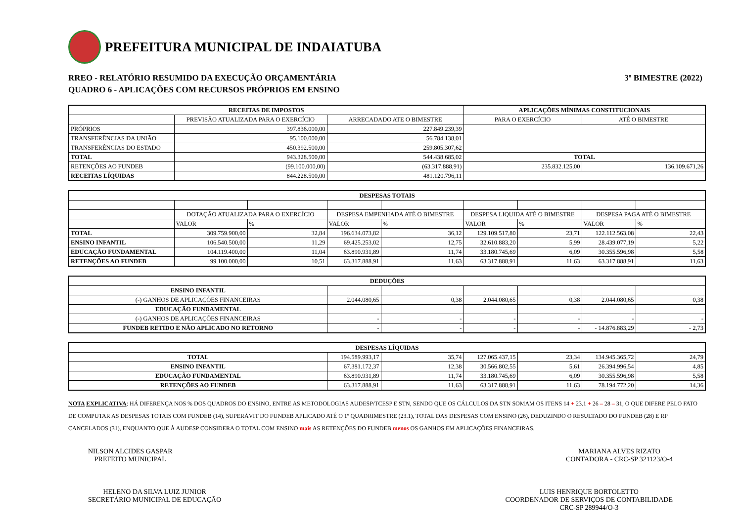PREFEITURA MUNICIPAL DE INDAIATUBA
RREO - RELATÓRIO RESUMIDO DA EXECUÇÃO ORÇAMENTÁRIA
QUADRO 6 - APLICAÇÕES COM RECURSOS PRÓPRIOS EM ENSINO
3º BIMESTRE (2022)
| RECEITAS DE IMPOSTOS | | | APLICAÇÕES MÍNIMAS CONSTITUCIONAIS | |
| --- | --- | --- | --- | --- |
| | PREVISÃO ATUALIZADA PARA O EXERCÍCIO | ARRECADADO ATE O BIMESTRE | PARA O EXERCÍCIO | ATÉ O BIMESTRE |
| PRÓPRIOS | 397.836.000,00 | 227.849.239,39 | | |
| TRANSFERÊNCIAS DA UNIÃO | 95.100.000,00 | 56.784.138,01 | | |
| TRANSFERÊNCIAS DO ESTADO | 450.392.500,00 | 259.805.307,62 | | |
| TOTAL | 943.328.500,00 | 544.438.685,02 | TOTAL | |
| RETENÇÕES AO FUNDEB | (99.100.000,00) | (63.317.888,91) | 235.832.125,00 | 136.109.671,26 |
| RECEITAS LÍQUIDAS | 844.228.500,00 | 481.120.796,11 | | |
| DESPESAS TOTAIS | | | | | | | | |
| --- | --- | --- | --- | --- | --- | --- | --- | --- |
| | DOTAÇÃO ATUALIZADA PARA O EXERCÍCIO | | DESPESA EMPENHADA ATÉ O BIMESTRE | | DESPESA LIQUIDA ATÉ O BIMESTRE | | DESPESA PAGA ATÉ O BIMESTRE | |
| | VALOR | % | VALOR | % | VALOR | % | VALOR | % |
| TOTAL | 309.759.900,00 | 32,84 | 196.634.073,82 | 36,12 | 129.109.517,80 | 23,71 | 122.112.563,08 | 22,43 |
| ENSINO INFANTIL | 106.540.500,00 | 11,29 | 69.425.253,02 | 12,75 | 32.610.883,20 | 5,99 | 28.439.077,19 | 5,22 |
| EDUCAÇÃO FUNDAMENTAL | 104.119.400,00 | 11,04 | 63.890.931,89 | 11,74 | 33.180.745,69 | 6,09 | 30.355.596,98 | 5,58 |
| RETENÇÕES AO FUNDEB | 99.100.000,00 | 10,51 | 63.317.888,91 | 11,63 | 63.317.888,91 | 11,63 | 63.317.888,91 | 11,63 |
| DEDUÇÕES | | | | | | |
| --- | --- | --- | --- | --- | --- | --- |
| ENSINO INFANTIL | | | | | | |
| (-) GANHOS DE APLICAÇÕES FINANCEIRAS | 2.044.080,65 | 0,38 | 2.044.080,65 | 0,38 | 2.044.080,65 | 0,38 |
| EDUCAÇÃO FUNDAMENTAL | | | | | | |
| (-) GANHOS DE APLICAÇÕES FINANCEIRAS | - | - | - | - | - | - |
| FUNDEB RETIDO E NÃO APLICADO NO RETORNO | - | - | - | - | - 14.876.883,29 | - 2,73 |
| DESPESAS LÍQUIDAS | | | | | | |
| --- | --- | --- | --- | --- | --- | --- |
| TOTAL | 194.589.993,17 | 35,74 | 127.065.437,15 | 23,34 | 134.945.365,72 | 24,79 |
| ENSINO INFANTIL | 67.381.172,37 | 12,38 | 30.566.802,55 | 5,61 | 26.394.996,54 | 4,85 |
| EDUCAÇÃO FUNDAMENTAL | 63.890.931,89 | 11,74 | 33.180.745,69 | 6,09 | 30.355.596,98 | 5,58 |
| RETENÇÕES AO FUNDEB | 63.317.888,91 | 11,63 | 63.317.888,91 | 11,63 | 78.194.772,20 | 14,36 |
NOTA EXPLICATIVA: HÁ DIFERENÇA NOS % DOS QUADROS DO ENSINO, ENTRE AS METODOLOGIAS AUDESP/TCESP E STN, SENDO QUE OS CÁLCULOS DA STN SOMAM OS ITENS 14 + 23.1 + 26 – 28 – 31, O QUE DIFERE PELO FATO DE COMPUTAR AS DESPESAS TOTAIS COM FUNDEB (14), SUPERÁVIT DO FUNDEB APLICADO ATÉ O 1º QUADRIMESTRE (23.1), TOTAL DAS DESPESAS COM ENSINO (26), DEDUZINDO O RESULTADO DO FUNDEB (28) E RP CANCELADOS (31), ENQUANTO QUE À AUDESP CONSIDERA O TOTAL COM ENSINO mais AS RETENÇÕES DO FUNDEB menos OS GANHOS EM APLICAÇÕES FINANCEIRAS.
NILSON ALCIDES GASPAR
PREFEITO MUNICIPAL
MARIANA ALVES RIZATO
CONTADORA - CRC-SP 321123/O-4
HELENO DA SILVA LUIZ JUNIOR
SECRETÁRIO MUNICIPAL DE EDUCAÇÃO
LUIS HENRIQUE BORTOLETTO
COORDENADOR DE SERVIÇOS DE CONTABILIDADE
CRC-SP 289944/O-3